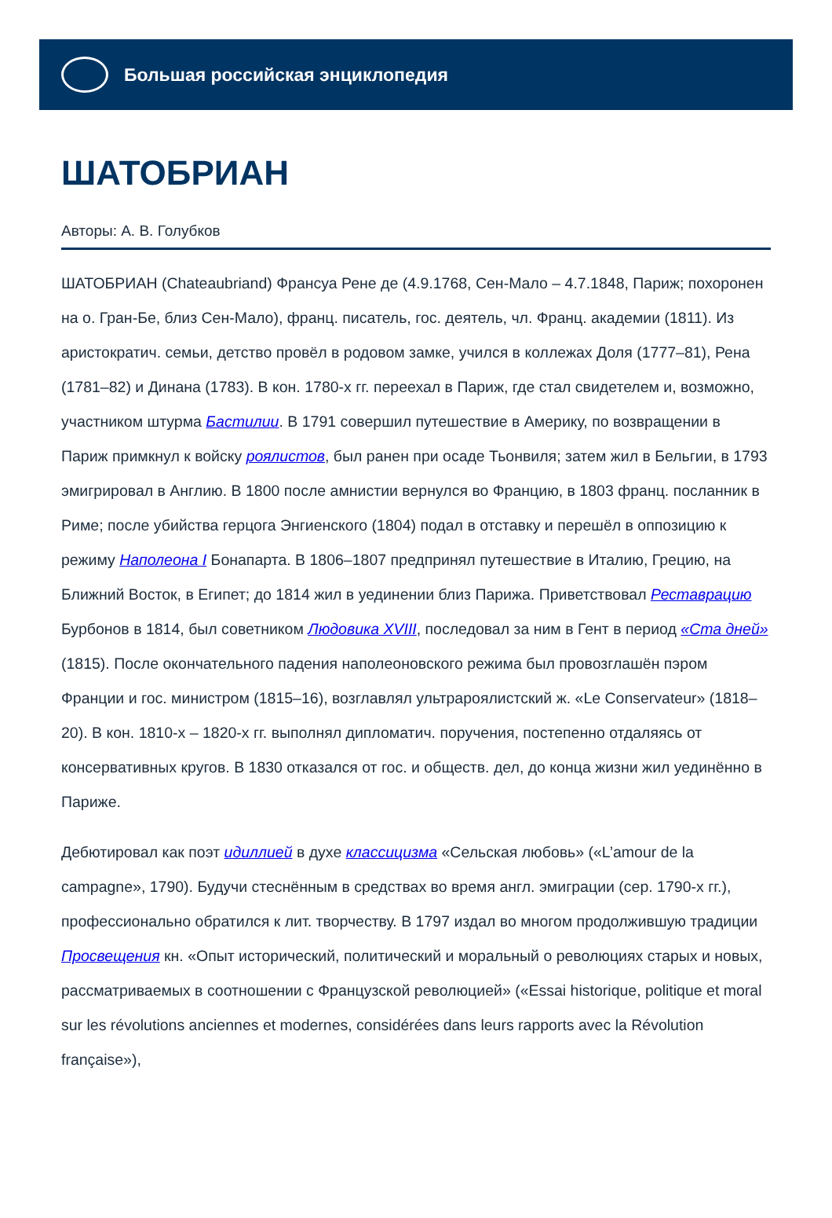Большая российская энциклопедия
ШАТОБРИАН
Авторы: А. В. Голубков
ШАТОБРИАН (Chateaubriand) Франсуа Рене де (4.9.1768, Сен-Мало – 4.7.1848, Париж; похоронен на о. Гран-Бе, близ Сен-Мало), франц. писатель, гос. деятель, чл. Франц. академии (1811). Из аристократич. семьи, детство провёл в родовом замке, учился в коллежах Доля (1777–81), Рена (1781–82) и Динана (1783). В кон. 1780-х гг. переехал в Париж, где стал свидетелем и, возможно, участником штурма Бастилии. В 1791 совершил путешествие в Америку, по возвращении в Париж примкнул к войску роялистов, был ранен при осаде Тьонвиля; затем жил в Бельгии, в 1793 эмигрировал в Англию. В 1800 после амнистии вернулся во Францию, в 1803 франц. посланник в Риме; после убийства герцога Энгиенского (1804) подал в отставку и перешёл в оппозицию к режиму Наполеона I Бонапарта. В 1806–1807 предпринял путешествие в Италию, Грецию, на Ближний Восток, в Египет; до 1814 жил в уединении близ Парижа. Приветствовал Реставрацию Бурбонов в 1814, был советником Людовика XVIII, последовал за ним в Гент в период «Ста дней» (1815). После окончательного падения наполеоновского режима был провозглашён пэром Франции и гос. министром (1815–16), возглавлял ультрароялистский ж. «Le Conservateur» (1818–20). В кон. 1810-х – 1820-х гг. выполнял дипломатич. поручения, постепенно отдаляясь от консервативных кругов. В 1830 отказался от гос. и обществ. дел, до конца жизни жил уединённо в Париже.
Дебютировал как поэт идиллией в духе классицизма «Сельская любовь» («L’amour de la campagne», 1790). Будучи стеснённым в средствах во время англ. эмиграции (сер. 1790-х гг.), профессионально обратился к лит. творчеству. В 1797 издал во многом продолжившую традиции Просвещения кн. «Опыт исторический, политический и моральный о революциях старых и новых, рассматриваемых в соотношении с Французской революцией» («Essai historique, politique et moral sur les révolutions anciennes et modernes, considérées dans leurs rapports avec la Révolution française»),